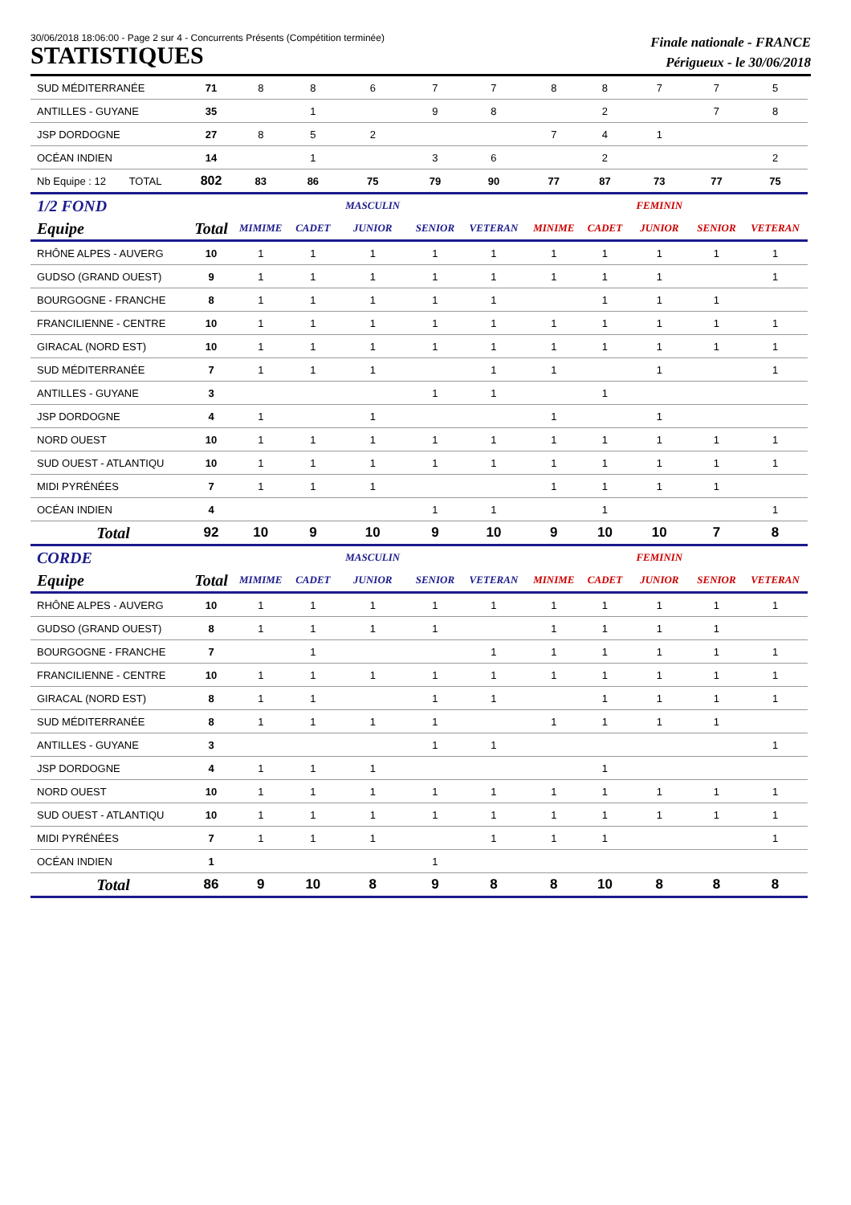30/06/2018 18:06:00 - Page 2 sur 4 - Concurrents Présents (Compétition terminée)
STATISTIQUES
Finale nationale - FRANCE
Périgueux - le 30/06/2018
| SUD MÉDITERRANÉE | 71 | 8 | 8 | 6 | 7 | 7 | 8 | 8 | 7 | 7 | 5 |
| ANTILLES - GUYANE | 35 | | 1 | | 9 | 8 | | 2 | | 7 | 8 |
| JSP DORDOGNE | 27 | 8 | 5 | 2 | | | 7 | 4 | 1 | | |
| OCÉAN INDIEN | 14 | | 1 | | 3 | 6 | | 2 | | | 2 |
| Nb Equipe : 12 TOTAL | 802 | 83 | 86 | 75 | 79 | 90 | 77 | 87 | 73 | 77 | 75 |
| 1/2 FOND | | | | MASCULIN | | | | | FEMININ | | |
| Equipe | Total | MIMIME | CADET | JUNIOR | SENIOR | VETERAN | MINIME | CADET | JUNIOR | SENIOR | VETERAN |
| RHÔNE ALPES - AUVERG | 10 | 1 | 1 | 1 | 1 | 1 | 1 | 1 | 1 | 1 | 1 |
| GUDSO (GRAND OUEST) | 9 | 1 | 1 | 1 | 1 | 1 | 1 | 1 | 1 | | 1 |
| BOURGOGNE - FRANCHE | 8 | 1 | 1 | 1 | 1 | 1 | | 1 | 1 | 1 | |
| FRANCILIENNE - CENTRE | 10 | 1 | 1 | 1 | 1 | 1 | 1 | 1 | 1 | 1 | 1 |
| GIRACAL (NORD EST) | 10 | 1 | 1 | 1 | 1 | 1 | 1 | 1 | 1 | 1 | 1 |
| SUD MÉDITERRANÉE | 7 | 1 | 1 | 1 | | 1 | 1 | | 1 | | 1 |
| ANTILLES - GUYANE | 3 | | | | 1 | 1 | | 1 | | | |
| JSP DORDOGNE | 4 | 1 | | 1 | | | 1 | | 1 | | |
| NORD OUEST | 10 | 1 | 1 | 1 | 1 | 1 | 1 | 1 | 1 | 1 | 1 |
| SUD OUEST - ATLANTIQU | 10 | 1 | 1 | 1 | 1 | 1 | 1 | 1 | 1 | 1 | 1 |
| MIDI PYRÉNÉES | 7 | 1 | 1 | 1 | | | 1 | 1 | 1 | 1 | |
| OCÉAN INDIEN | 4 | | | | 1 | 1 | | 1 | | | 1 |
| Total | 92 | 10 | 9 | 10 | 9 | 10 | 9 | 10 | 10 | 7 | 8 |
| CORDE | | | | MASCULIN | | | | | FEMININ | | |
| Equipe | Total | MIMIME | CADET | JUNIOR | SENIOR | VETERAN | MINIME | CADET | JUNIOR | SENIOR | VETERAN |
| RHÔNE ALPES - AUVERG | 10 | 1 | 1 | 1 | 1 | 1 | 1 | 1 | 1 | 1 | 1 |
| GUDSO (GRAND OUEST) | 8 | 1 | 1 | 1 | 1 | | 1 | 1 | 1 | 1 | |
| BOURGOGNE - FRANCHE | 7 | | 1 | | | 1 | 1 | 1 | 1 | 1 | 1 |
| FRANCILIENNE - CENTRE | 10 | 1 | 1 | 1 | 1 | 1 | 1 | 1 | 1 | 1 | 1 |
| GIRACAL (NORD EST) | 8 | 1 | 1 | | 1 | 1 | | 1 | 1 | 1 | 1 |
| SUD MÉDITERRANÉE | 8 | 1 | 1 | 1 | 1 | | 1 | 1 | 1 | 1 | |
| ANTILLES - GUYANE | 3 | | | | 1 | 1 | | | | | 1 |
| JSP DORDOGNE | 4 | 1 | 1 | 1 | | | | 1 | | | |
| NORD OUEST | 10 | 1 | 1 | 1 | 1 | 1 | 1 | 1 | 1 | 1 | 1 |
| SUD OUEST - ATLANTIQU | 10 | 1 | 1 | 1 | 1 | 1 | 1 | 1 | 1 | 1 | 1 |
| MIDI PYRÉNÉES | 7 | 1 | 1 | 1 | | 1 | 1 | 1 | | | 1 |
| OCÉAN INDIEN | 1 | | | | 1 | | | | | | |
| Total | 86 | 9 | 10 | 8 | 9 | 8 | 8 | 10 | 8 | 8 | 8 |